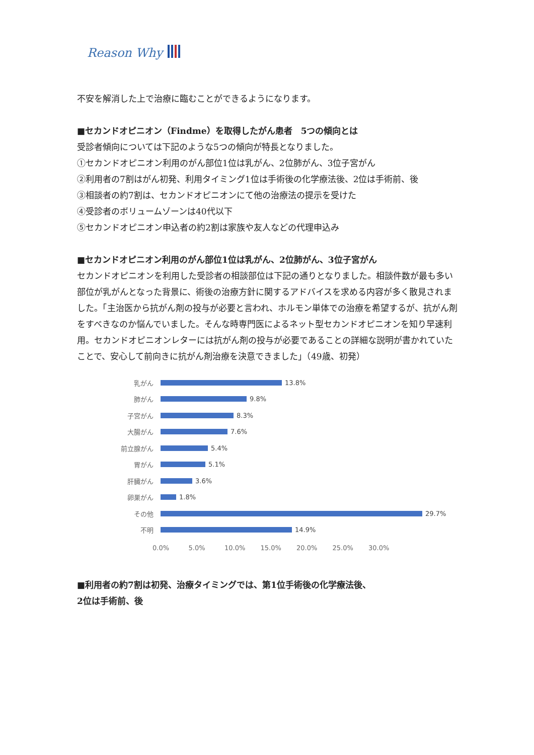Reason Why
不安を解消した上で治療に臨むことができるようになります。
■セカンドオピニオン（Findme）を取得したがん患者　5つの傾向とは
受診者傾向については下記のような5つの傾向が特長となりました。
①セカンドオピニオン利用のがん部位1位は乳がん、2位肺がん、3位子宮がん
②利用者の7割はがん初発、利用タイミング1位は手術後の化学療法後、2位は手術前、後
③相談者の約7割は、セカンドオピニオンにて他の治療法の提示を受けた
④受診者のボリュームゾーンは40代以下
⑤セカンドオピニオン申込者の約2割は家族や友人などの代理申込み
■セカンドオピニオン利用のがん部位1位は乳がん、2位肺がん、3位子宮がん
セカンドオピニオンを利用した受診者の相談部位は下記の通りとなりました。相談件数が最も多い部位が乳がんとなった背景に、術後の治療方針に関するアドバイスを求める内容が多く散見されました。「主治医から抗がん剤の投与が必要と言われ、ホルモン単体での治療を希望するが、抗がん剤をすべきなのか悩んでいました。そんな時専門医によるネット型セカンドオピニオンを知り早速利用。セカンドオピニオンレターには抗がん剤の投与が必要であることの詳細な説明が書かれていたことで、安心して前向きに抗がん剤治療を決意できました」（49歳、初発）
乳がん 13.8%
肺がん 9.8%
子宮がん 8.3%
大腸がん 7.6%
前立腺がん 5.4%
胃がん 5.1%
肝臓がん 3.6%
卵巣がん 1.8%
その他 29.7%
不明 14.9%
0.0% 5.0% 10.0% 15.0% 20.0% 25.0% 30.0%
■利用者の約7割は初発、治療タイミングでは、第1位手術後の化学療法後、
2位は手術前、後